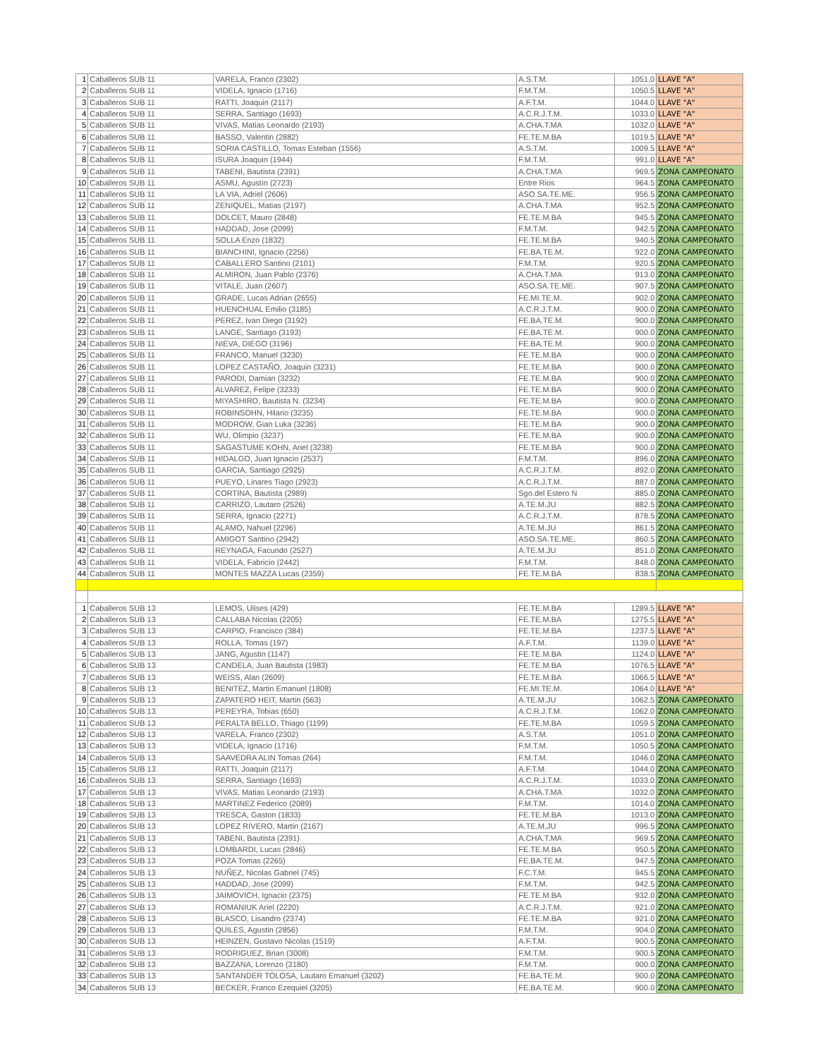| 1 | Caballeros SUB 11 | VARELA, Franco (2302) | A.S.T.M. | 1051.0 | LLAVE "A" |
| 2 | Caballeros SUB 11 | VIDELA, Ignacio (1716) | F.M.T.M. | 1050.5 | LLAVE "A" |
| 3 | Caballeros SUB 11 | RATTI, Joaquin (2117) | A.F.T.M. | 1044.0 | LLAVE "A" |
| 4 | Caballeros SUB 11 | SERRA, Santiago (1693) | A.C.R.J.T.M. | 1033.0 | LLAVE "A" |
| 5 | Caballeros SUB 11 | VIVAS, Matias Leonardo (2193) | A.CHA.T.MA | 1032.0 | LLAVE "A" |
| 6 | Caballeros SUB 11 | BASSO, Valentin (2882) | FE.TE.M.BA | 1019.5 | LLAVE "A" |
| 7 | Caballeros SUB 11 | SORIA CASTILLO, Tomas Esteban (1556) | A.S.T.M. | 1009.5 | LLAVE "A" |
| 8 | Caballeros SUB 11 | ISURA Joaquin (1944) | F.M.T.M. | 991.0 | LLAVE "A" |
| 9 | Caballeros SUB 11 | TABENI, Bautista (2391) | A.CHA.T.MA | 969.5 | ZONA CAMPEONATO |
| 10 | Caballeros SUB 11 | ASMU, Agustín (2723) | Entre Rios | 964.5 | ZONA CAMPEONATO |
| 11 | Caballeros SUB 11 | LA VIA, Adriel (2606) | ASO.SA.TE.ME. | 956.5 | ZONA CAMPEONATO |
| 12 | Caballeros SUB 11 | ZENIQUEL, Matias (2197) | A.CHA.T.MA | 952.5 | ZONA CAMPEONATO |
| 13 | Caballeros SUB 11 | DOLCET, Mauro (2848) | FE.TE.M.BA | 945.5 | ZONA CAMPEONATO |
| 14 | Caballeros SUB 11 | HADDAD, Jose (2099) | F.M.T.M. | 942.5 | ZONA CAMPEONATO |
| 15 | Caballeros SUB 11 | SOLLA Enzo (1832) | FE.TE.M.BA | 940.5 | ZONA CAMPEONATO |
| 16 | Caballeros SUB 11 | BIANCHINI, Ignacio (2256) | FE.BA.TE.M. | 922.0 | ZONA CAMPEONATO |
| 17 | Caballeros SUB 11 | CABALLERO Santino (2101) | F.M.T.M. | 920.5 | ZONA CAMPEONATO |
| 18 | Caballeros SUB 11 | ALMIRON, Juan Pablo (2376) | A.CHA.T.MA | 913.0 | ZONA CAMPEONATO |
| 19 | Caballeros SUB 11 | VITALE, Juan (2607) | ASO.SA.TE.ME. | 907.5 | ZONA CAMPEONATO |
| 20 | Caballeros SUB 11 | GRADE, Lucas Adrian (2655) | FE.MI.TE.M. | 902.0 | ZONA CAMPEONATO |
| 21 | Caballeros SUB 11 | HUENCHUAL Emilio (3185) | A.C.R.J.T.M. | 900.0 | ZONA CAMPEONATO |
| 22 | Caballeros SUB 11 | PEREZ, Ivan Diego (3192) | FE.BA.TE.M. | 900.0 | ZONA CAMPEONATO |
| 23 | Caballeros SUB 11 | LANGE, Santiago (3193) | FE.BA.TE.M. | 900.0 | ZONA CAMPEONATO |
| 24 | Caballeros SUB 11 | NIEVA, DIEGO (3196) | FE.BA.TE.M. | 900.0 | ZONA CAMPEONATO |
| 25 | Caballeros SUB 11 | FRANCO, Manuel (3230) | FE.TE.M.BA | 900.0 | ZONA CAMPEONATO |
| 26 | Caballeros SUB 11 | LOPEZ CASTAÑO, Joaquin (3231) | FE.TE.M.BA | 900.0 | ZONA CAMPEONATO |
| 27 | Caballeros SUB 11 | PARODI, Damian (3232) | FE.TE.M.BA | 900.0 | ZONA CAMPEONATO |
| 28 | Caballeros SUB 11 | ALVAREZ, Felipe (3233) | FE.TE.M.BA | 900.0 | ZONA CAMPEONATO |
| 29 | Caballeros SUB 11 | MIYASHIRO, Bautista N. (3234) | FE.TE.M.BA | 900.0 | ZONA CAMPEONATO |
| 30 | Caballeros SUB 11 | ROBINSOHN, Hilario (3235) | FE.TE.M.BA | 900.0 | ZONA CAMPEONATO |
| 31 | Caballeros SUB 11 | MODROW, Gian Luka (3236) | FE.TE.M.BA | 900.0 | ZONA CAMPEONATO |
| 32 | Caballeros SUB 11 | WU, Olimpio (3237) | FE.TE.M.BA | 900.0 | ZONA CAMPEONATO |
| 33 | Caballeros SUB 11 | SAGASTUME KOHN, Ariel (3238) | FE.TE.M.BA | 900.0 | ZONA CAMPEONATO |
| 34 | Caballeros SUB 11 | HIDALGO, Juan Ignacio (2537) | F.M.T.M. | 896.0 | ZONA CAMPEONATO |
| 35 | Caballeros SUB 11 | GARCIA, Santiago (2925) | A.C.R.J.T.M. | 892.0 | ZONA CAMPEONATO |
| 36 | Caballeros SUB 11 | PUEYO, Linares Tiago (2923) | A.C.R.J.T.M. | 887.0 | ZONA CAMPEONATO |
| 37 | Caballeros SUB 11 | CORTINA, Bautista (2989) | Sgo.del Estero N | 885.0 | ZONA CAMPEONATO |
| 38 | Caballeros SUB 11 | CARRIZO, Lautaro (2526) | A.TE.M.JU | 882.5 | ZONA CAMPEONATO |
| 39 | Caballeros SUB 11 | SERRA, Ignacio (2271) | A.C.R.J.T.M. | 878.5 | ZONA CAMPEONATO |
| 40 | Caballeros SUB 11 | ALAMO, Nahuel (2296) | A.TE.M.JU | 861.5 | ZONA CAMPEONATO |
| 41 | Caballeros SUB 11 | AMIGOT Santino (2942) | ASO.SA.TE.ME. | 860.5 | ZONA CAMPEONATO |
| 42 | Caballeros SUB 11 | REYNAGA, Facundo (2527) | A.TE.M.JU | 851.0 | ZONA CAMPEONATO |
| 43 | Caballeros SUB 11 | VIDELA, Fabricio (2442) | F.M.T.M. | 848.0 | ZONA CAMPEONATO |
| 44 | Caballeros SUB 11 | MONTES MAZZA Lucas (2359) | FE.TE.M.BA | 838.5 | ZONA CAMPEONATO |
| 1 | Caballeros SUB 13 | LEMOS, Ulises (429) | FE.TE.M.BA | 1289.5 | LLAVE "A" |
| 2 | Caballeros SUB 13 | CALLABA Nicolas (2205) | FE.TE.M.BA | 1275.5 | LLAVE "A" |
| 3 | Caballeros SUB 13 | CARPIO, Francisco (384) | FE.TE.M.BA | 1237.5 | LLAVE "A" |
| 4 | Caballeros SUB 13 | ROLLA, Tomas (197) | A.F.T.M. | 1139.0 | LLAVE "A" |
| 5 | Caballeros SUB 13 | JANG, Agustin (1147) | FE.TE.M.BA | 1124.0 | LLAVE "A" |
| 6 | Caballeros SUB 13 | CANDELA, Juan Bautista (1983) | FE.TE.M.BA | 1076.5 | LLAVE "A" |
| 7 | Caballeros SUB 13 | WEISS, Alan (2609) | FE.TE.M.BA | 1066.5 | LLAVE "A" |
| 8 | Caballeros SUB 13 | BENITEZ, Martin Emanuel (1808) | FE.MI.TE.M. | 1064.0 | LLAVE "A" |
| 9 | Caballeros SUB 13 | ZAPATERO HEIT, Martin (563) | A.TE.M.JU | 1062.5 | ZONA CAMPEONATO |
| 10 | Caballeros SUB 13 | PEREYRA, Tobias (650) | A.C.R.J.T.M. | 1062.0 | ZONA CAMPEONATO |
| 11 | Caballeros SUB 13 | PERALTA BELLO, Thiago (1199) | FE.TE.M.BA | 1059.5 | ZONA CAMPEONATO |
| 12 | Caballeros SUB 13 | VARELA, Franco (2302) | A.S.T.M. | 1051.0 | ZONA CAMPEONATO |
| 13 | Caballeros SUB 13 | VIDELA, Ignacio (1716) | F.M.T.M. | 1050.5 | ZONA CAMPEONATO |
| 14 | Caballeros SUB 13 | SAAVEDRA ALIN Tomas (264) | F.M.T.M. | 1046.0 | ZONA CAMPEONATO |
| 15 | Caballeros SUB 13 | RATTI, Joaquin (2117) | A.F.T.M. | 1044.0 | ZONA CAMPEONATO |
| 16 | Caballeros SUB 13 | SERRA, Santiago (1693) | A.C.R.J.T.M. | 1033.0 | ZONA CAMPEONATO |
| 17 | Caballeros SUB 13 | VIVAS, Matias Leonardo (2193) | A.CHA.T.MA | 1032.0 | ZONA CAMPEONATO |
| 18 | Caballeros SUB 13 | MARTINEZ Federico (2089) | F.M.T.M. | 1014.0 | ZONA CAMPEONATO |
| 19 | Caballeros SUB 13 | TRESCA, Gaston (1833) | FE.TE.M.BA | 1013.0 | ZONA CAMPEONATO |
| 20 | Caballeros SUB 13 | LOPEZ RIVERO, Martin (2167) | A.TE.M.JU | 996.5 | ZONA CAMPEONATO |
| 21 | Caballeros SUB 13 | TABENI, Bautista (2391) | A.CHA.T.MA | 969.5 | ZONA CAMPEONATO |
| 22 | Caballeros SUB 13 | LOMBARDI, Lucas (2846) | FE.TE.M.BA | 950.5 | ZONA CAMPEONATO |
| 23 | Caballeros SUB 13 | POZA Tomas (2265) | FE.BA.TE.M. | 947.5 | ZONA CAMPEONATO |
| 24 | Caballeros SUB 13 | NUÑEZ, Nicolas Gabriel (745) | F.C.T.M. | 945.5 | ZONA CAMPEONATO |
| 25 | Caballeros SUB 13 | HADDAD, Jose (2099) | F.M.T.M. | 942.5 | ZONA CAMPEONATO |
| 26 | Caballeros SUB 13 | JAIMOVICH, Ignacio (2375) | FE.TE.M.BA | 932.0 | ZONA CAMPEONATO |
| 27 | Caballeros SUB 13 | ROMANIUK Ariel (2220) | A.C.R.J.T.M. | 921.0 | ZONA CAMPEONATO |
| 28 | Caballeros SUB 13 | BLASCO, Lisandro (2374) | FE.TE.M.BA | 921.0 | ZONA CAMPEONATO |
| 29 | Caballeros SUB 13 | QUILES, Agustin (2856) | F.M.T.M. | 904.0 | ZONA CAMPEONATO |
| 30 | Caballeros SUB 13 | HEINZEN, Gustavo Nicolas (1519) | A.F.T.M. | 900.5 | ZONA CAMPEONATO |
| 31 | Caballeros SUB 13 | RODRIGUEZ, Brian (3008) | F.M.T.M. | 900.5 | ZONA CAMPEONATO |
| 32 | Caballeros SUB 13 | BAZZANA, Lorenzo (3180) | F.M.T.M. | 900.0 | ZONA CAMPEONATO |
| 33 | Caballeros SUB 13 | SANTANDER TOLOSA, Lautaro Emanuel (3202) | FE.BA.TE.M. | 900.0 | ZONA CAMPEONATO |
| 34 | Caballeros SUB 13 | BECKER, Franco Ezequiel (3205) | FE.BA.TE.M. | 900.0 | ZONA CAMPEONATO |